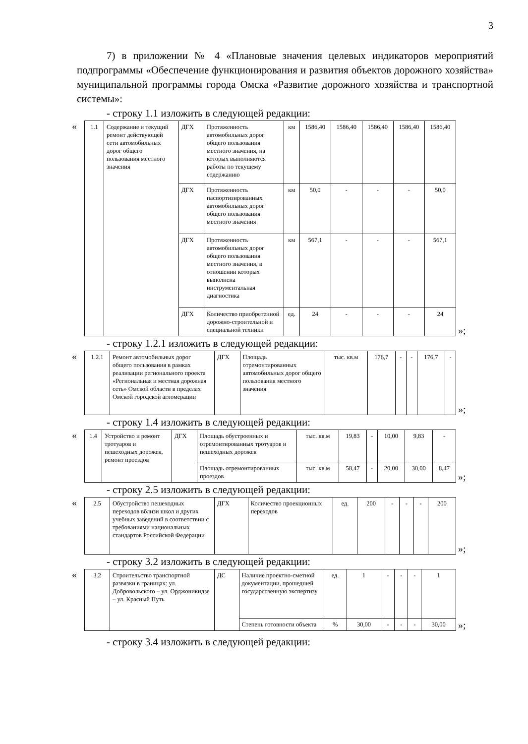3
7) в приложении № 4 «Плановые значения целевых индикаторов мероприятий подпрограммы «Обеспечение функционирования и развития объектов дорожного хозяйства» муниципальной программы города Омска «Развитие дорожного хозяйства и транспортной системы»:
- строку 1.1 изложить в следующей редакции:
«
| 1.1 | Содержание и текущий ремонт действующей сети автомобильных дорог общего пользования местного значения | ДГХ | Протяженность автомобильных дорог общего пользования местного значения, на которых выполняются работы по текущему содержанию | км | 1586,40 | 1586,40 | 1586,40 | 1586,40 | 1586,40 |
| | | ДГХ | Протяженность паспортизированных автомобильных дорог общего пользования местного значения | км | 50,0 | - | - | - | 50,0 |
| | | ДГХ | Протяженность автомобильных дорог общего пользования местного значения, в отношении которых выполнена инструментальная диагностика | км | 567,1 | - | - | - | 567,1 |
| | | ДГХ | Количество приобретенной дорожно-строительной и специальной техники | ед. | 24 | - | - | - | 24 |
»;
- строку 1.2.1 изложить в следующей редакции:
«
| 1.2.1 | Ремонт автомобильных дорог общего пользования в рамках реализации регионального проекта «Региональная и местная дорожная сеть» Омской области в пределах Омской городской агломерации | ДГХ | Площадь отремонтированных автомобильных дорог общего пользования местного значения | тыс. кв.м | 176,7 | - | - | 176,7 | - |
»;
- строку 1.4 изложить в следующей редакции:
«
| 1.4 | Устройство и ремонт тротуаров и пешеходных дорожек, ремонт проездов | ДГХ | Площадь обустроенных и отремонтированных тротуаров и пешеходных дорожек | тыс. кв.м | 19,83 | - | 10,00 | 9,83 | - |
| | | | Площадь отремонтированных проездов | тыс. кв.м | 58,47 | - | 20,00 | 30,00 | 8,47 |
»;
- строку 2.5 изложить в следующей редакции:
«
| 2.5 | Обустройство пешеходных переходов вблизи школ и других учебных заведений в соответствии с требованиями национальных стандартов Российской Федерации | ДГХ | Количество проекционных переходов | ед. | 200 | - | - | - | 200 |
»;
- строку 3.2 изложить в следующей редакции:
«
| 3.2 | Строительство транспортной развязки в границах: ул. Добровольского – ул. Орджоникидзе – ул. Красный Путь | ДС | Наличие проектно-сметной документации, прошедшей государственную экспертизу | ед. | 1 | - | - | - | 1 |
| | | | Степень готовности объекта | % | 30,00 | - | - | - | 30,00 |
»;
- строку 3.4 изложить в следующей редакции: